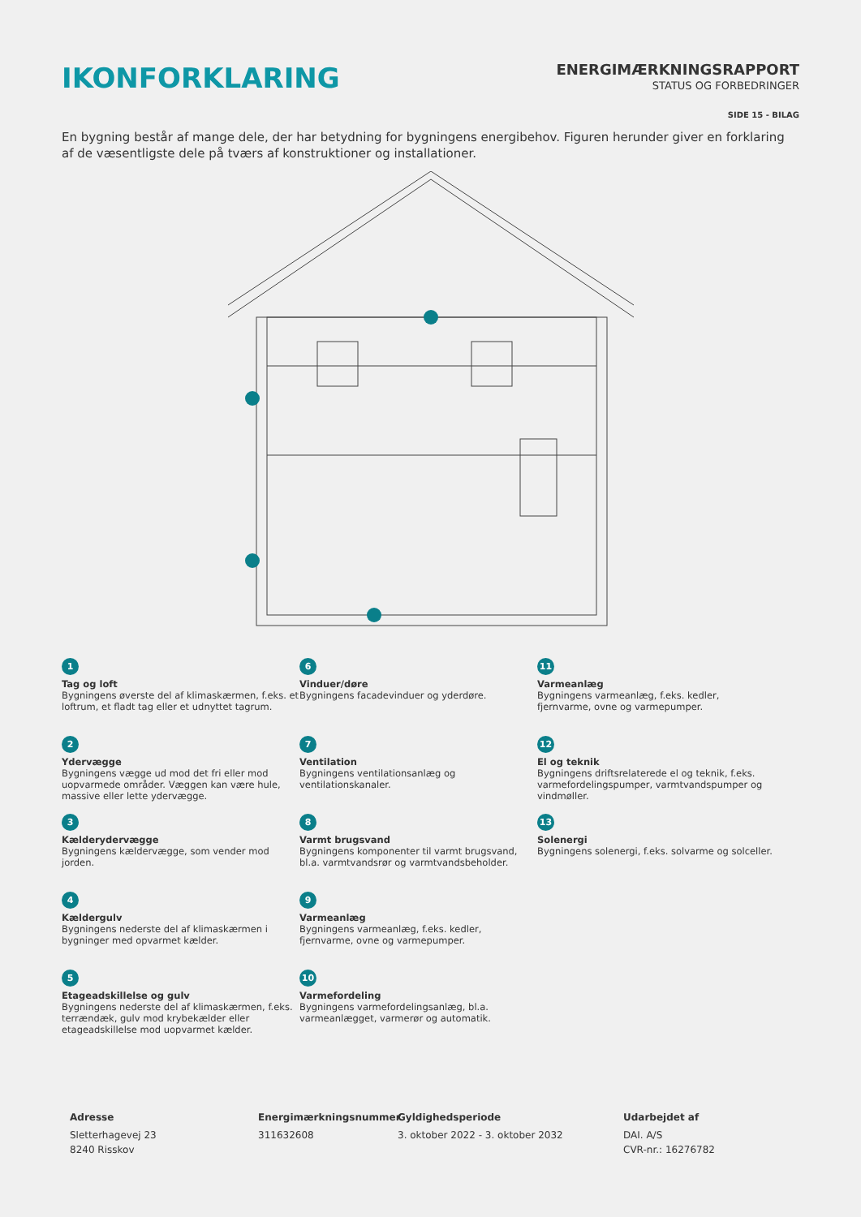IKONFORKLARING
ENERGIMÆRKNINGSRAPPORT
STATUS OG FORBEDRINGER
SIDE 15 - BILAG
En bygning består af mange dele, der har betydning for bygningens energibehov. Figuren herunder giver en forklaring af de væsentligste dele på tværs af konstruktioner og installationer.
1
Tag og loft
Bygningens øverste del af klimaskærmen, f.eks. et loftrum, et fladt tag eller et udnyttet tagrum.
6
Vinduer/døre
Bygningens facadevinduer og yderdøre.
11
Varmeanlæg
Bygningens varmeanlæg, f.eks. kedler, fjernvarme, ovne og varmepumper.
2
Ydervægge
Bygningens vægge ud mod det fri eller mod uopvarmede områder. Væggen kan være hule, massive eller lette ydervægge.
7
Ventilation
Bygningens ventilationsanlæg og ventilationskanaler.
12
El og teknik
Bygningens driftsrelaterede el og teknik, f.eks. varmefordelingspumper, varmtvandspumper og vindmøller.
3
Kælderydervægge
Bygningens kældervægge, som vender mod jorden.
8
Varmt brugsvand
Bygningens komponenter til varmt brugsvand, bl.a. varmtvandsrør og varmtvandsbeholder.
13
Solenergi
Bygningens solenergi, f.eks. solvarme og solceller.
4
Kældergulv
Bygningens nederste del af klimaskærmen i bygninger med opvarmet kælder.
9
Varmeanlæg
Bygningens varmeanlæg, f.eks. kedler, fjernvarme, ovne og varmepumper.
5
Etageadskillelse og gulv
Bygningens nederste del af klimaskærmen, f.eks. terrændæk, gulv mod krybekælder eller etageadskillelse mod uopvarmet kælder.
10
Varmefordeling
Bygningens varmefordelingsanlæg, bl.a. varmeanlægget, varmerør og automatik.
Adresse
Sletterhagevej 23
8240 Risskov
Energimærkningsnummer
311632608
Gyldighedsperiode
3. oktober 2022 - 3. oktober 2032
Udarbejdet af
DAI. A/S
CVR-nr.: 16276782